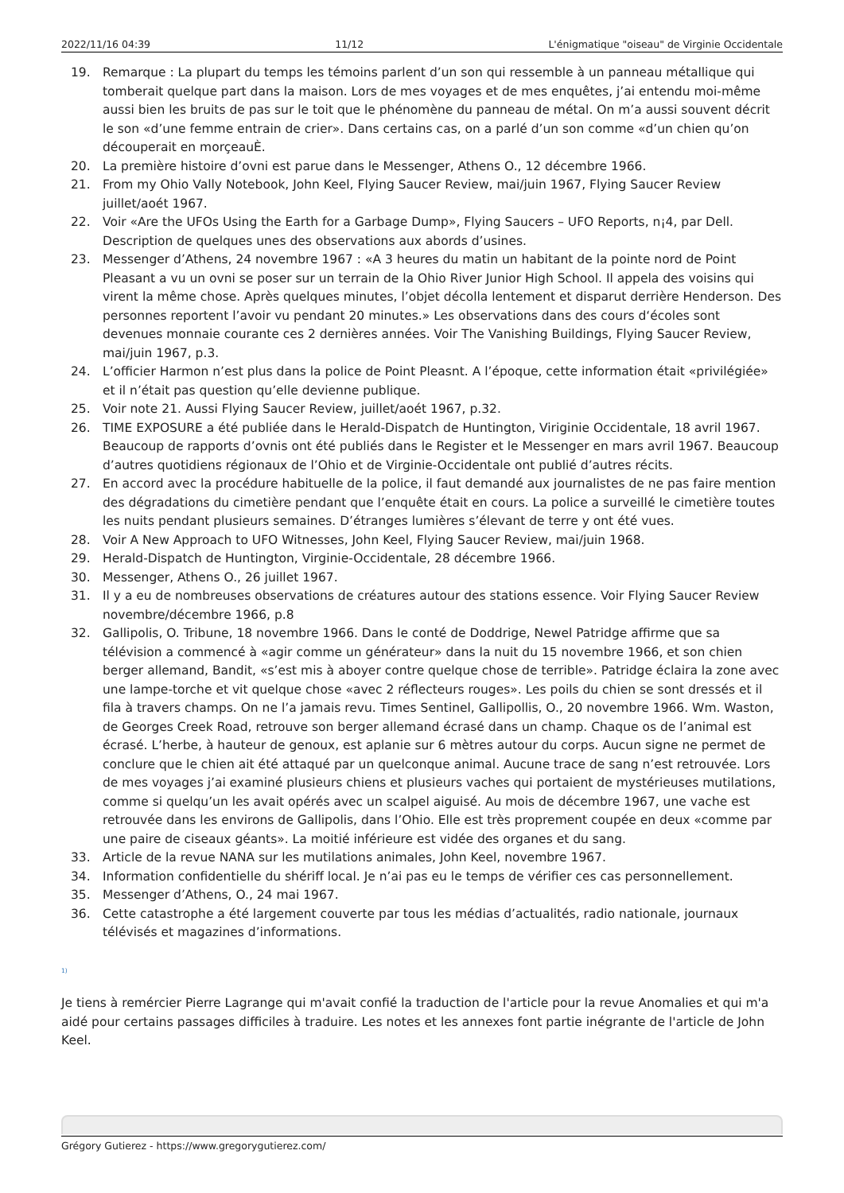2022/11/16 04:39 11/12 L'énigmatique "oiseau" de Virginie Occidentale
19. Remarque : La plupart du temps les témoins parlent d’un son qui ressemble à un panneau métallique qui tomberait quelque part dans la maison. Lors de mes voyages et de mes enquêtes, j’ai entendu moi-même aussi bien les bruits de pas sur le toit que le phénomène du panneau de métal. On m’a aussi souvent décrit le son «d’une femme entrain de crier». Dans certains cas, on a parlé d’un son comme «d’un chien qu’on découperait en morçeauÈ.
20. La première histoire d’ovni est parue dans le Messenger, Athens O., 12 décembre 1966.
21. From my Ohio Vally Notebook, John Keel, Flying Saucer Review, mai/juin 1967, Flying Saucer Review juillet/aoét 1967.
22. Voir «Are the UFOs Using the Earth for a Garbage Dump», Flying Saucers – UFO Reports, n¡4, par Dell. Description de quelques unes des observations aux abords d’usines.
23. Messenger d’Athens, 24 novembre 1967 : «A 3 heures du matin un habitant de la pointe nord de Point Pleasant a vu un ovni se poser sur un terrain de la Ohio River Junior High School. Il appela des voisins qui virent la même chose. Après quelques minutes, l’objet décolla lentement et disparut derrière Henderson. Des personnes reportent l’avoir vu pendant 20 minutes.» Les observations dans des cours d‘écoles sont devenues monnaie courante ces 2 dernières années. Voir The Vanishing Buildings, Flying Saucer Review, mai/juin 1967, p.3.
24. L’officier Harmon n’est plus dans la police de Point Pleasnt. A l’époque, cette information était «privilégiée» et il n’était pas question qu’elle devienne publique.
25. Voir note 21. Aussi Flying Saucer Review, juillet/aoét 1967, p.32.
26. TIME EXPOSURE a été publiée dans le Herald-Dispatch de Huntington, Viriginie Occidentale, 18 avril 1967. Beaucoup de rapports d’ovnis ont été publiés dans le Register et le Messenger en mars avril 1967. Beaucoup d’autres quotidiens régionaux de l’Ohio et de Virginie-Occidentale ont publié d’autres récits.
27. En accord avec la procédure habituelle de la police, il faut demandé aux journalistes de ne pas faire mention des dégradations du cimetière pendant que l’enquête était en cours. La police a surveillé le cimetière toutes les nuits pendant plusieurs semaines. D’étranges lumières s’élevant de terre y ont été vues.
28. Voir A New Approach to UFO Witnesses, John Keel, Flying Saucer Review, mai/juin 1968.
29. Herald-Dispatch de Huntington, Virginie-Occidentale, 28 décembre 1966.
30. Messenger, Athens O., 26 juillet 1967.
31. Il y a eu de nombreuses observations de créatures autour des stations essence. Voir Flying Saucer Review novembre/décembre 1966, p.8
32. Gallipolis, O. Tribune, 18 novembre 1966. Dans le conté de Doddrige, Newel Patridge affirme que sa télévision a commencé à «agir comme un générateur» dans la nuit du 15 novembre 1966, et son chien berger allemand, Bandit, «s’est mis à aboyer contre quelque chose de terrible». Patridge éclaira la zone avec une lampe-torche et vit quelque chose «avec 2 réflecteurs rouges». Les poils du chien se sont dressés et il fila à travers champs. On ne l’a jamais revu. Times Sentinel, Gallipollis, O., 20 novembre 1966. Wm. Waston, de Georges Creek Road, retrouve son berger allemand écrasé dans un champ. Chaque os de l’animal est écrasé. L’herbe, à hauteur de genoux, est aplanie sur 6 mètres autour du corps. Aucun signe ne permet de conclure que le chien ait été attaqué par un quelconque animal. Aucune trace de sang n’est retrouvée. Lors de mes voyages j’ai examiné plusieurs chiens et plusieurs vaches qui portaient de mystérieuses mutilations, comme si quelqu’un les avait opérés avec un scalpel aiguisé. Au mois de décembre 1967, une vache est retrouvée dans les environs de Gallipolis, dans l’Ohio. Elle est très proprement coupée en deux «comme par une paire de ciseaux géants». La moitié inférieure est vidée des organes et du sang.
33. Article de la revue NANA sur les mutilations animales, John Keel, novembre 1967.
34. Information confidentielle du shériff local. Je n’ai pas eu le temps de vérifier ces cas personnellement.
35. Messenger d’Athens, O., 24 mai 1967.
36. Cette catastrophe a été largement couverte par tous les médias d’actualités, radio nationale, journaux télévisés et magazines d’informations.
<sup>1)</sup>
Je tiens à remércier Pierre Lagrange qui m'avait confié la traduction de l'article pour la revue Anomalies et qui m'a aidé pour certains passages difficiles à traduire. Les notes et les annexes font partie inégrante de l'article de John Keel.
Grégory Gutierez - https://www.gregorygutierez.com/